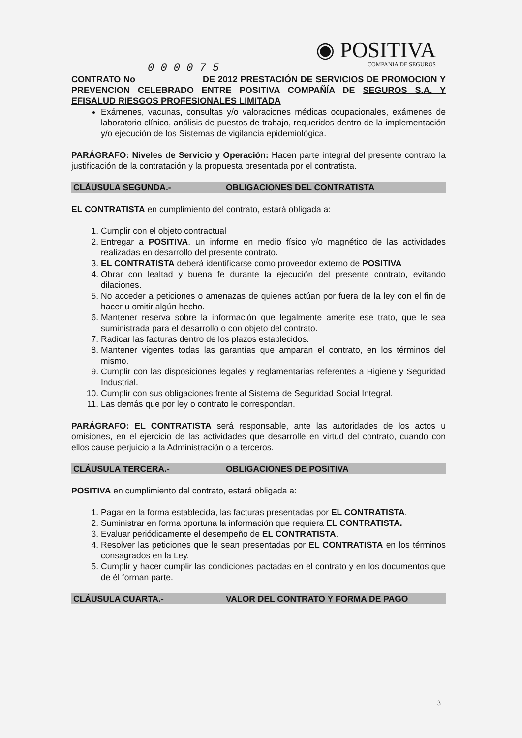◉ POSITIVA
COMPAÑIA DE SEGUROS
0 0 0 0 7 5
CONTRATO No DE 2012 PRESTACIÓN DE SERVICIOS DE PROMOCION Y PREVENCION CELEBRADO ENTRE POSITIVA COMPAÑÍA DE SEGUROS S.A. Y EFISALUD RIESGOS PROFESIONALES LIMITADA
Exámenes, vacunas, consultas y/o valoraciones médicas ocupacionales, exámenes de laboratorio clínico, análisis de puestos de trabajo, requeridos dentro de la implementación y/o ejecución de los Sistemas de vigilancia epidemiológica.
PARÁGRAFO: Niveles de Servicio y Operación: Hacen parte integral del presente contrato la justificación de la contratación y la propuesta presentada por el contratista.
CLÁUSULA SEGUNDA.- OBLIGACIONES DEL CONTRATISTA
EL CONTRATISTA en cumplimiento del contrato, estará obligada a:
1. Cumplir con el objeto contractual
2. Entregar a POSITIVA. un informe en medio físico y/o magnético de las actividades realizadas en desarrollo del presente contrato.
3. EL CONTRATISTA deberá identificarse como proveedor externo de POSITIVA
4. Obrar con lealtad y buena fe durante la ejecución del presente contrato, evitando dilaciones.
5. No acceder a peticiones o amenazas de quienes actúan por fuera de la ley con el fin de hacer u omitir algún hecho.
6. Mantener reserva sobre la información que legalmente amerite ese trato, que le sea suministrada para el desarrollo o con objeto del contrato.
7. Radicar las facturas dentro de los plazos establecidos.
8. Mantener vigentes todas las garantías que amparan el contrato, en los términos del mismo.
9. Cumplir con las disposiciones legales y reglamentarias referentes a Higiene y Seguridad Industrial.
10. Cumplir con sus obligaciones frente al Sistema de Seguridad Social Integral.
11. Las demás que por ley o contrato le correspondan.
PARÁGRAFO: EL CONTRATISTA será responsable, ante las autoridades de los actos u omisiones, en el ejercicio de las actividades que desarrolle en virtud del contrato, cuando con ellos cause perjuicio a la Administración o a terceros.
CLÁUSULA TERCERA.- OBLIGACIONES DE POSITIVA
POSITIVA en cumplimiento del contrato, estará obligada a:
1. Pagar en la forma establecida, las facturas presentadas por EL CONTRATISTA.
2. Suministrar en forma oportuna la información que requiera EL CONTRATISTA.
3. Evaluar periódicamente el desempeño de EL CONTRATISTA.
4. Resolver las peticiones que le sean presentadas por EL CONTRATISTA en los términos consagrados en la Ley.
5. Cumplir y hacer cumplir las condiciones pactadas en el contrato y en los documentos que de él forman parte.
CLÁUSULA CUARTA.- VALOR DEL CONTRATO Y FORMA DE PAGO
3